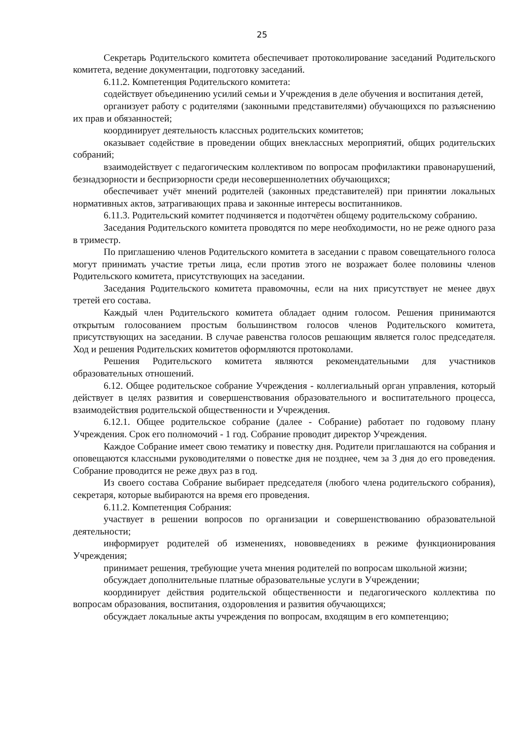25
Секретарь Родительского комитета обеспечивает протоколирование заседаний Родительского комитета, ведение документации, подготовку заседаний.
6.11.2. Компетенция Родительского комитета:
содействует объединению усилий семьи и Учреждения в деле обучения и воспитания детей,
организует работу с родителями (законными представителями) обучающихся по разъяснению их прав и обязанностей;
координирует деятельность классных родительских комитетов;
оказывает содействие в проведении общих внеклассных мероприятий, общих родительских собраний;
взаимодействует с педагогическим коллективом по вопросам профилактики правонарушений, безнадзорности и беспризорности среди несовершеннолетних обучающихся;
обеспечивает учёт мнений родителей (законных представителей) при принятии локальных нормативных актов, затрагивающих права и законные интересы воспитанников.
6.11.3. Родительский комитет подчиняется и подотчётен общему родительскому собранию.
Заседания Родительского комитета проводятся по мере необходимости, но не реже одного раза в триместр.
По приглашению членов Родительского комитета в заседании с правом совещательного голоса могут принимать участие третьи лица, если против этого не возражает более половины членов Родительского комитета, присутствующих на заседании.
Заседания Родительского комитета правомочны, если на них присутствует не менее двух третей его состава.
Каждый член Родительского комитета обладает одним голосом. Решения принимаются открытым голосованием простым большинством голосов членов Родительского комитета, присутствующих на заседании. В случае равенства голосов решающим является голос председателя. Ход и решения Родительских комитетов оформляются протоколами.
Решения Родительского комитета являются рекомендательными для участников образовательных отношений.
6.12. Общее родительское собрание Учреждения - коллегиальный орган управления, который действует в целях развития и совершенствования образовательного и воспитательного процесса, взаимодействия родительской общественности и Учреждения.
6.12.1. Общее родительское собрание (далее - Собрание) работает по годовому плану Учреждения. Срок его полномочий - 1 год. Собрание проводит директор Учреждения.
Каждое Собрание имеет свою тематику и повестку дня. Родители приглашаются на собрания и оповещаются классными руководителями о повестке дня не позднее, чем за 3 дня до его проведения. Собрание проводится не реже двух раз в год.
Из своего состава Собрание выбирает председателя (любого члена родительского собрания), секретаря, которые выбираются на время его проведения.
6.11.2. Компетенция Собрания:
участвует в решении вопросов по организации и совершенствованию образовательной деятельности;
информирует родителей об изменениях, нововведениях в режиме функционирования Учреждения;
принимает решения, требующие учета мнения родителей по вопросам школьной жизни;
обсуждает дополнительные платные образовательные услуги в Учреждении;
координирует действия родительской общественности и педагогического коллектива по вопросам образования, воспитания, оздоровления и развития обучающихся;
обсуждает локальные акты учреждения по вопросам, входящим в его компетенцию;